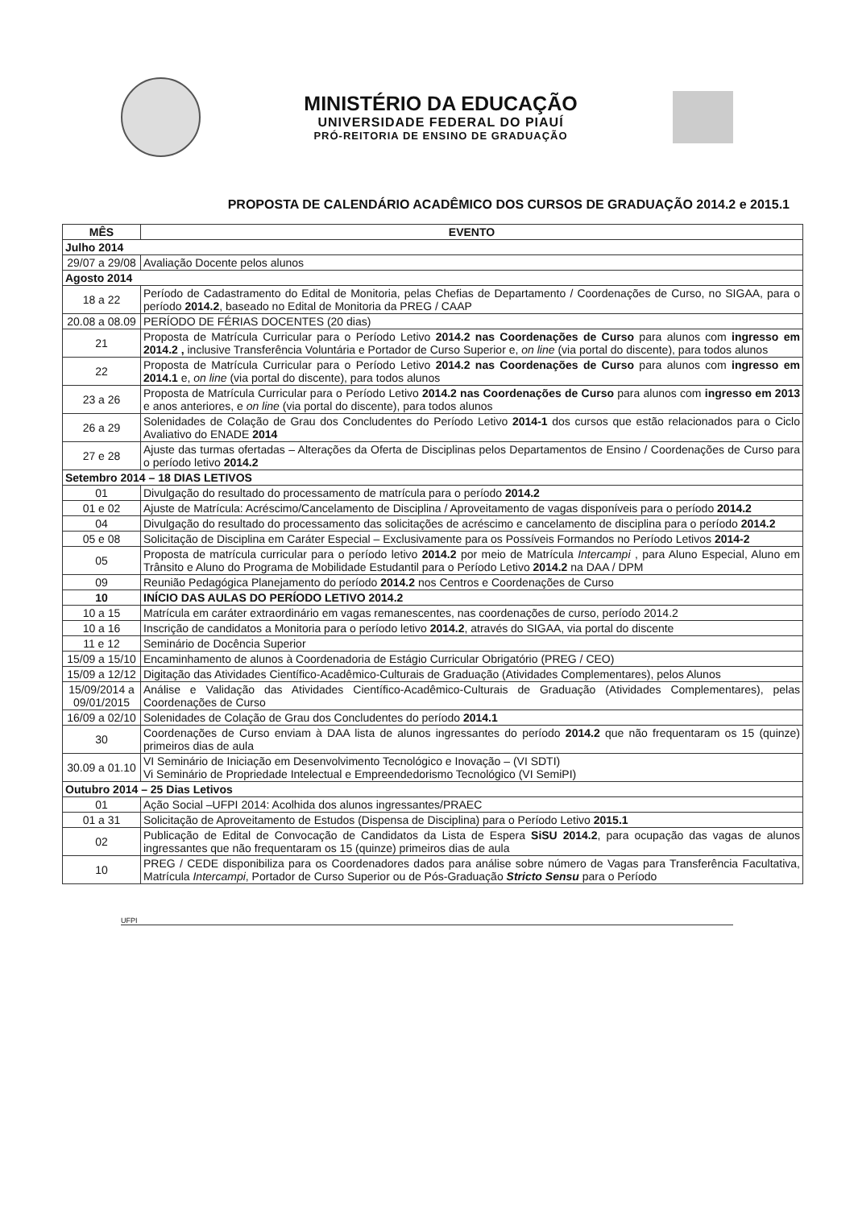MINISTÉRIO DA EDUCAÇÃO
UNIVERSIDADE FEDERAL DO PIAUÍ
PRÓ-REITORIA DE ENSINO DE GRADUAÇÃO
PROPOSTA DE CALENDÁRIO ACADÊMICO DOS CURSOS DE GRADUAÇÃO 2014.2 e 2015.1
| MÊS | EVENTO |
| --- | --- |
| Julho 2014 | |
| 29/07 a 29/08 | Avaliação Docente pelos alunos |
| Agosto 2014 | |
| 18 a 22 | Período de Cadastramento do Edital de Monitoria, pelas Chefias de Departamento / Coordenações de Curso, no SIGAA, para o período 2014.2 , baseado no Edital de Monitoria da PREG / CAAP |
| 20.08 a 08.09 | PERÍODO DE FÉRIAS DOCENTES (20 dias) |
| 21 | Proposta de Matrícula Curricular para o Período Letivo 2014.2 nas Coordenações de Curso para alunos com ingresso em 2014.2 , inclusive Transferência Voluntária e Portador de Curso Superior e, on line (via portal do discente), para todos alunos |
| 22 | Proposta de Matrícula Curricular para o Período Letivo 2014.2 nas Coordenações de Curso para alunos com ingresso em 2014.1 e, on line (via portal do discente), para todos alunos |
| 23 a 26 | Proposta de Matrícula Curricular para o Período Letivo 2014.2 nas Coordenações de Curso para alunos com ingresso em 2013 e anos anteriores, e on line (via portal do discente), para todos alunos |
| 26 a 29 | Solenidades de Colação de Grau dos Concludentes do Período Letivo 2014-1 dos cursos que estão relacionados para o Ciclo Avaliativo do ENADE 2014 |
| 27 e 28 | Ajuste das turmas ofertadas – Alterações da Oferta de Disciplinas pelos Departamentos de Ensino / Coordenações de Curso para o período letivo 2014.2 |
| Setembro 2014 – 18 DIAS LETIVOS | |
| 01 | Divulgação do resultado do processamento de matrícula para o período 2014.2 |
| 01 e 02 | Ajuste de Matrícula: Acréscimo/Cancelamento de Disciplina / Aproveitamento de vagas disponíveis para o período 2014.2 |
| 04 | Divulgação do resultado do processamento das solicitações de acréscimo e cancelamento de disciplina para o período 2014.2 |
| 05 e 08 | Solicitação de Disciplina em Caráter Especial – Exclusivamente para os Possíveis Formandos no Período Letivos 2014-2 |
| 05 | Proposta de matrícula curricular para o período letivo 2014.2 por meio de Matrícula Intercampi , para Aluno Especial, Aluno em Trânsito e Aluno do Programa de Mobilidade Estudantil para o Período Letivo 2014.2 na DAA / DPM |
| 09 | Reunião Pedagógica Planejamento do período 2014.2 nos Centros e Coordenações de Curso |
| 10 | INÍCIO DAS AULAS DO PERÍODO LETIVO 2014.2 |
| 10 a 15 | Matrícula em caráter extraordinário em vagas remanescentes, nas coordenações de curso, período 2014.2 |
| 10 a 16 | Inscrição de candidatos a Monitoria para o período letivo 2014.2 , através do SIGAA, via portal do discente |
| 11 e 12 | Seminário de Docência Superior |
| 15/09 a 15/10 | Encaminhamento de alunos à Coordenadoria de Estágio Curricular Obrigatório (PREG / CEO) |
| 15/09 a 12/12 | Digitação das Atividades Científico-Acadêmico-Culturais de Graduação (Atividades Complementares), pelos Alunos |
| 15/09/2014 a 09/01/2015 | Análise e Validação das Atividades Científico-Acadêmico-Culturais de Graduação (Atividades Complementares), pelas Coordenações de Curso |
| 16/09 a 02/10 | Solenidades de Colação de Grau dos Concludentes do período 2014.1 |
| 30 | Coordenações de Curso enviam à DAA lista de alunos ingressantes do período 2014.2 que não frequentaram os 15 (quinze) primeiros dias de aula |
| 30.09 a 01.10 | VI Seminário de Iniciação em Desenvolvimento Tecnológico e Inovação – (VI SDTI) Vi Seminário de Propriedade Intelectual e Empreendedorismo Tecnológico (VI SemiPI) |
| Outubro 2014 – 25 Dias Letivos | |
| 01 | Ação Social –UFPI 2014: Acolhida dos alunos ingressantes/PRAEC |
| 01 a 31 | Solicitação de Aproveitamento de Estudos (Dispensa de Disciplina) para o Período Letivo 2015.1 |
| 02 | Publicação de Edital de Convocação de Candidatos da Lista de Espera SiSU 2014.2 , para ocupação das vagas de alunos ingressantes que não frequentaram os 15 (quinze) primeiros dias de aula |
| 10 | PREG / CEDE disponibiliza para os Coordenadores dados para análise sobre número de Vagas para Transferência Facultativa, Matrícula Intercampi , Portador de Curso Superior ou de Pós-Graduação Stricto Sensu para o Período |
UFPI